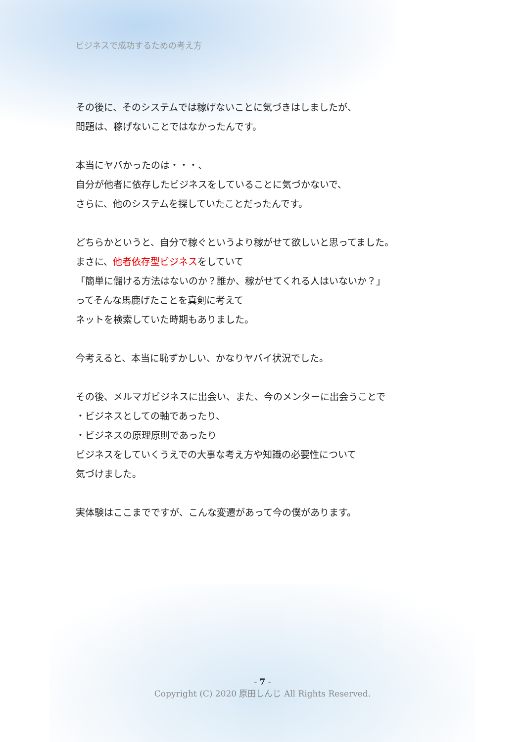ビジネスで成功するための考え方
その後に、そのシステムでは稼げないことに気づきはしましたが、
問題は、稼げないことではなかったんです。
本当にヤバかったのは・・・、
自分が他者に依存したビジネスをしていることに気づかないで、
さらに、他のシステムを探していたことだったんです。
どちらかというと、自分で稼ぐというより稼がせて欲しいと思ってました。
まさに、他者依存型ビジネスをしていて
「簡単に儲ける方法はないのか？誰か、稼がせてくれる人はいないか？」
ってそんな馬鹿げたことを真剣に考えて
ネットを検索していた時期もありました。
今考えると、本当に恥ずかしい、かなりヤバイ状況でした。
その後、メルマガビジネスに出会い、また、今のメンターに出会うことで
・ビジネスとしての軸であったり、
・ビジネスの原理原則であったり
ビジネスをしていくうえでの大事な考え方や知識の必要性について
気づけました。
実体験はここまでですが、こんな変遷があって今の僕があります。
- 7 -
Copyright (C) 2020 原田しんじ All Rights Reserved.